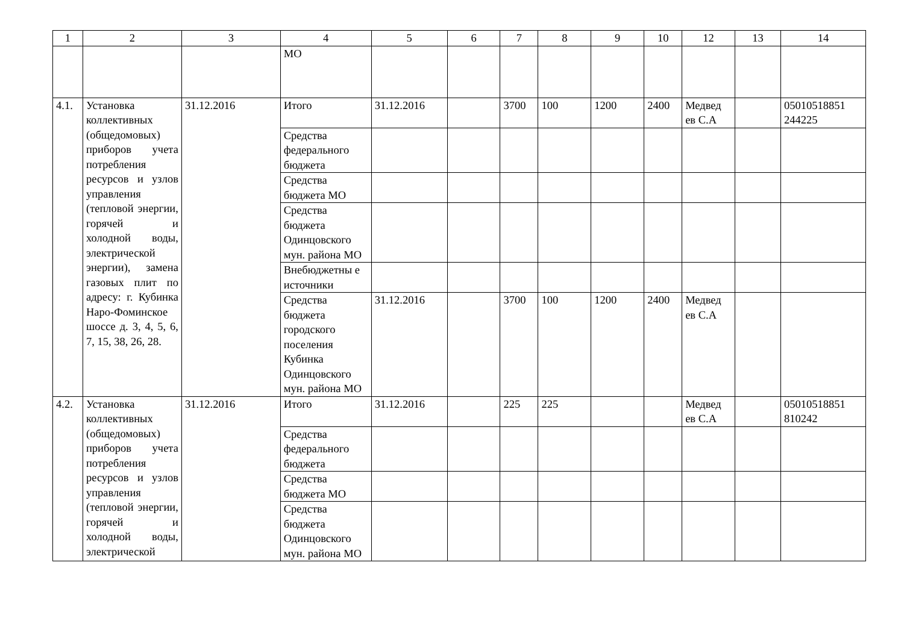| 1 | 2 | 3 | 4 | 5 | 6 | 7 | 8 | 9 | 10 | 12 | 13 | 14 |
| --- | --- | --- | --- | --- | --- | --- | --- | --- | --- | --- | --- | --- |
| | | | МО | | | | | | | | | |
| 4.1. | Установка коллективных (общедомовых) приборов учета потребления ресурсов и узлов управления (тепловой энергии, горячей и холодной воды, электрической энергии), замена газовых плит по адресу: г. Кубинка Наро-Фоминское шоссе д. 3, 4, 5, 6, 7, 15, 38, 26, 28. | 31.12.2016 | Итого | 31.12.2016 | | 3700 | 100 | 1200 | 2400 | Медвед ев С.А | | 05010518851 244225 |
| | | | Средства федерального бюджета | | | | | | | | | |
| | | | Средства бюджета МО | | | | | | | | | |
| | | | Средства бюджета Одинцовского мун. района МО | | | | | | | | | |
| | | | Внебюджетны е источники | | | | | | | | | |
| | | | Средства бюджета городского поселения Кубинка Одинцовского мун. района МО | 31.12.2016 | | 3700 | 100 | 1200 | 2400 | Медвед ев С.А | | |
| 4.2. | Установка коллективных (общедомовых) приборов учета потребления ресурсов и узлов управления (тепловой энергии, горячей и холодной воды, электрической | 31.12.2016 | Итого | 31.12.2016 | | 225 | 225 | | | Медвед ев С.А | | 05010518851 810242 |
| | | | Средства федерального бюджета | | | | | | | | | |
| | | | Средства бюджета МО | | | | | | | | | |
| | | | Средства бюджета Одинцовского мун. района МО | | | | | | | | | |